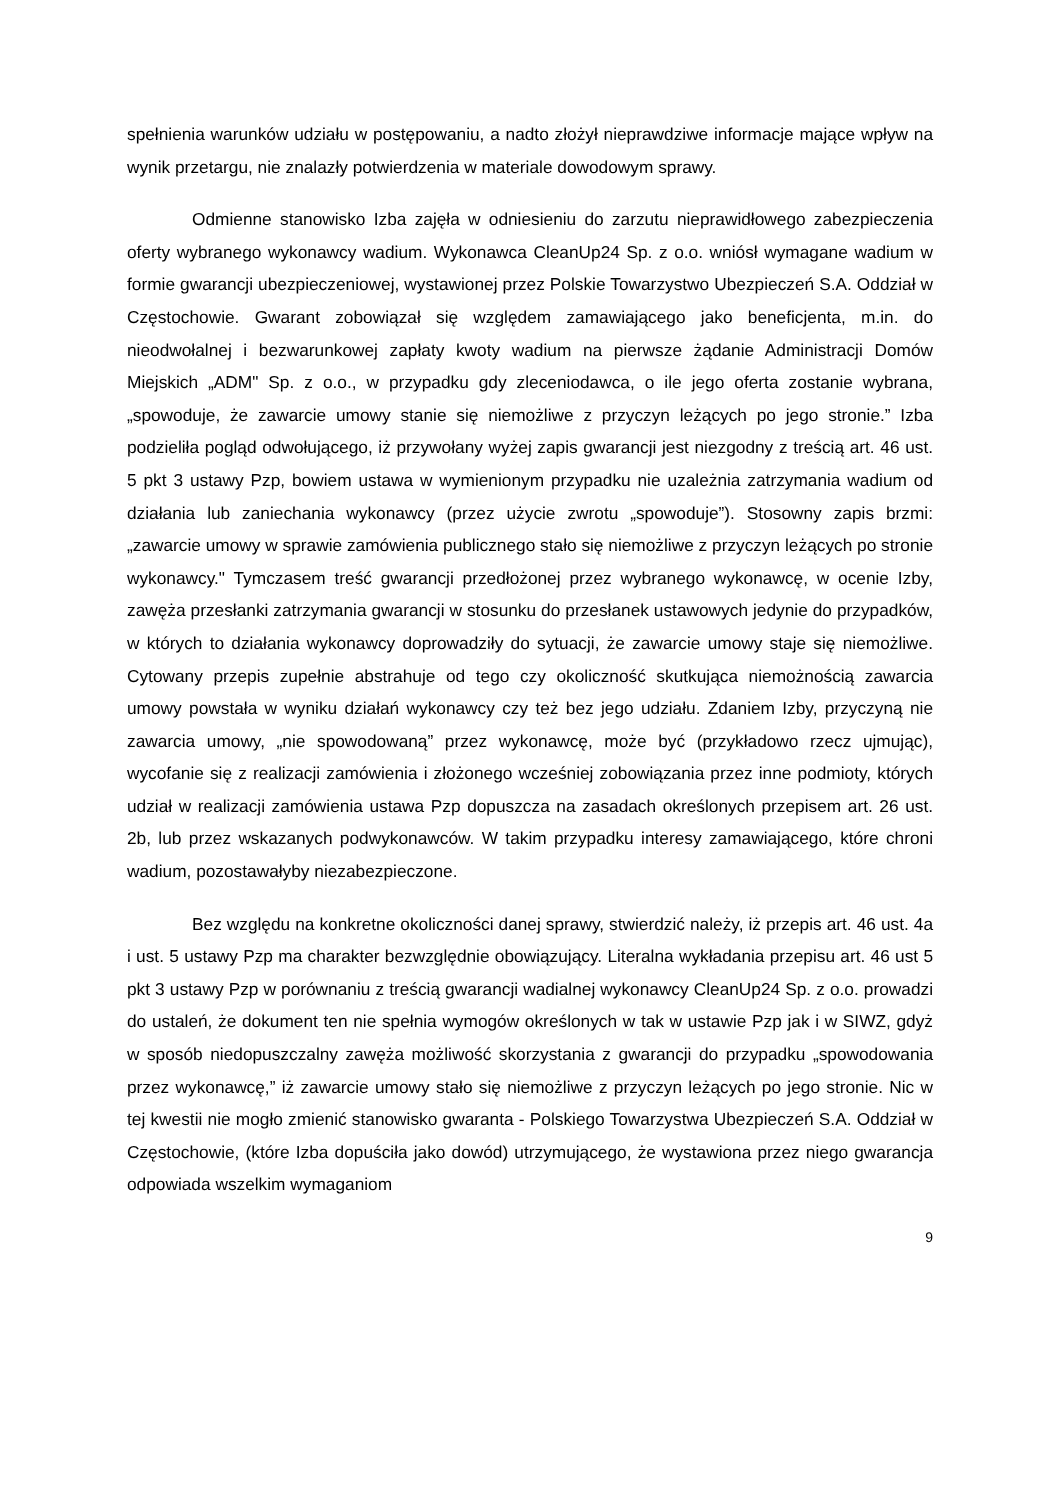spełnienia warunków udziału w postępowaniu, a nadto złożył nieprawdziwe informacje mające wpływ na wynik przetargu, nie znalazły potwierdzenia w materiale dowodowym sprawy.
Odmienne stanowisko Izba zajęła w odniesieniu do zarzutu nieprawidłowego zabezpieczenia oferty wybranego wykonawcy wadium. Wykonawca CleanUp24 Sp. z o.o. wniósł wymagane wadium w formie gwarancji ubezpieczeniowej, wystawionej przez Polskie Towarzystwo Ubezpieczeń S.A. Oddział w Częstochowie. Gwarant zobowiązał się względem zamawiającego jako beneficjenta, m.in. do nieodwołalnej i bezwarunkowej zapłaty kwoty wadium na pierwsze żądanie Administracji Domów Miejskich „ADM" Sp. z o.o., w przypadku gdy zleceniodawca, o ile jego oferta zostanie wybrana, „spowoduje, że zawarcie umowy stanie się niemożliwe z przyczyn leżących po jego stronie.” Izba podzieliła pogląd odwołującego, iż przywołany wyżej zapis gwarancji jest niezgodny z treścią art. 46 ust. 5 pkt 3 ustawy Pzp, bowiem ustawa w wymienionym przypadku nie uzależnia zatrzymania wadium od działania lub zaniechania wykonawcy (przez użycie zwrotu „spowoduje”). Stosowny zapis brzmi: „zawarcie umowy w sprawie zamówienia publicznego stało się niemożliwe z przyczyn leżących po stronie wykonawcy." Tymczasem treść gwarancji przedłożonej przez wybranego wykonawcę, w ocenie Izby, zawęża przesłanki zatrzymania gwarancji w stosunku do przesłanek ustawowych jedynie do przypadków, w których to działania wykonawcy doprowadziły do sytuacji, że zawarcie umowy staje się niemożliwe. Cytowany przepis zupełnie abstrahuje od tego czy okoliczność skutkująca niemożnością zawarcia umowy powstała w wyniku działań wykonawcy czy też bez jego udziału. Zdaniem Izby, przyczyną nie zawarcia umowy, „nie spowodowaną” przez wykonawcę, może być (przykładowo rzecz ujmując), wycofanie się z realizacji zamówienia i złożonego wcześniej zobowiązania przez inne podmioty, których udział w realizacji zamówienia ustawa Pzp dopuszcza na zasadach określonych przepisem art. 26 ust. 2b, lub przez wskazanych podwykonawców. W takim przypadku interesy zamawiającego, które chroni wadium, pozostawałyby niezabezpieczone.
Bez względu na konkretne okoliczności danej sprawy, stwierdzić należy, iż przepis art. 46 ust. 4a i ust. 5 ustawy Pzp ma charakter bezwzględnie obowiązujący. Literalna wykładania przepisu art. 46 ust 5 pkt 3 ustawy Pzp w porównaniu z treścią gwarancji wadialnej wykonawcy CleanUp24 Sp. z o.o. prowadzi do ustaleń, że dokument ten nie spełnia wymogów określonych w tak w ustawie Pzp jak i w SIWZ, gdyż w sposób niedopuszczalny zawęża możliwość skorzystania z gwarancji do przypadku „spowodowania przez wykonawcę,” iż zawarcie umowy stało się niemożliwe z przyczyn leżących po jego stronie. Nic w tej kwestii nie mogło zmienić stanowisko gwaranta - Polskiego Towarzystwa Ubezpieczeń S.A. Oddział w Częstochowie, (które Izba dopuściła jako dowód) utrzymującego, że wystawiona przez niego gwarancja odpowiada wszelkim wymaganiom
9